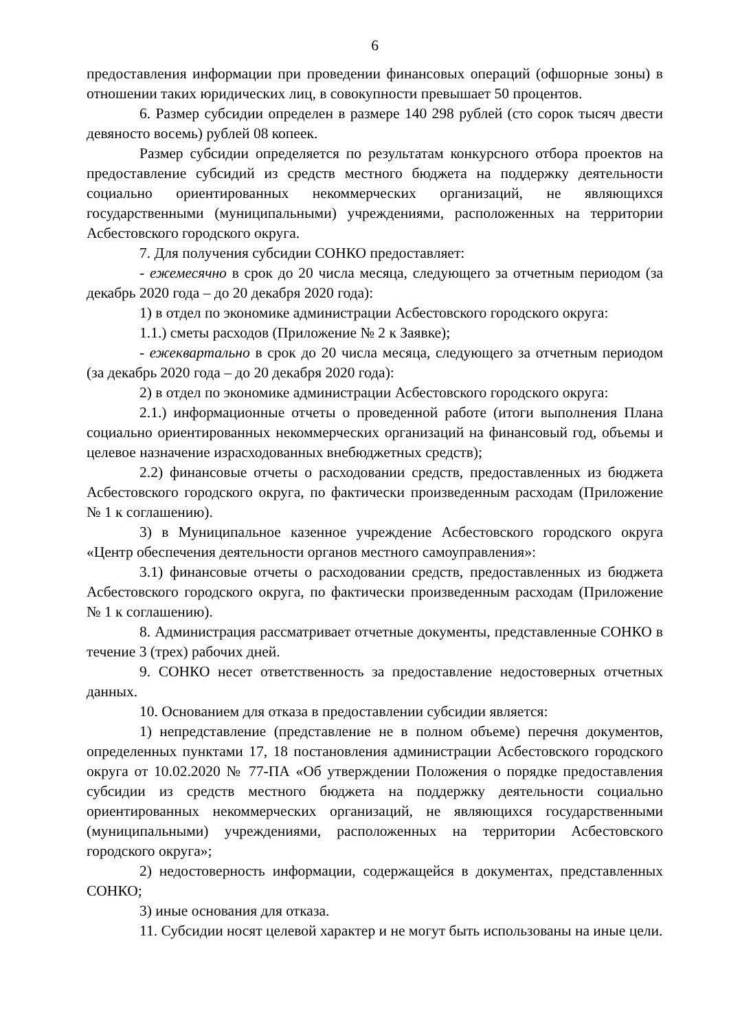6
предоставления информации при проведении финансовых операций (офшорные зоны) в отношении таких юридических лиц, в совокупности превышает 50 процентов.
6. Размер субсидии определен в размере 140 298 рублей (сто сорок тысяч двести девяносто восемь) рублей 08 копеек.
Размер субсидии определяется по результатам конкурсного отбора проектов на предоставление субсидий из средств местного бюджета на поддержку деятельности социально ориентированных некоммерческих организаций, не являющихся государственными (муниципальными) учреждениями, расположенных на территории Асбестовского городского округа.
7. Для получения субсидии СОНКО предоставляет:
- ежемесячно в срок до 20 числа месяца, следующего за отчетным периодом (за декабрь 2020 года – до 20 декабря 2020 года):
1) в отдел по экономике администрации Асбестовского городского округа:
1.1.) сметы расходов (Приложение № 2 к Заявке);
- ежеквартально в срок до 20 числа месяца, следующего за отчетным периодом (за декабрь 2020 года – до 20 декабря 2020 года):
2) в отдел по экономике администрации Асбестовского городского округа:
2.1.) информационные отчеты о проведенной работе (итоги выполнения Плана социально ориентированных некоммерческих организаций на финансовый год, объемы и целевое назначение израсходованных внебюджетных средств);
2.2) финансовые отчеты о расходовании средств, предоставленных из бюджета Асбестовского городского округа, по фактически произведенным расходам (Приложение № 1 к соглашению).
3) в Муниципальное казенное учреждение Асбестовского городского округа «Центр обеспечения деятельности органов местного самоуправления»:
3.1) финансовые отчеты о расходовании средств, предоставленных из бюджета Асбестовского городского округа, по фактически произведенным расходам (Приложение № 1 к соглашению).
8. Администрация рассматривает отчетные документы, представленные СОНКО в течение 3 (трех) рабочих дней.
9. СОНКО несет ответственность за предоставление недостоверных отчетных данных.
10. Основанием для отказа в предоставлении субсидии является:
1) непредставление (представление не в полном объеме) перечня документов, определенных пунктами 17, 18 постановления администрации Асбестовского городского округа от 10.02.2020 № 77-ПА «Об утверждении Положения о порядке предоставления субсидии из средств местного бюджета на поддержку деятельности социально ориентированных некоммерческих организаций, не являющихся государственными (муниципальными) учреждениями, расположенных на территории Асбестовского городского округа»;
2) недостоверность информации, содержащейся в документах, представленных СОНКО;
3) иные основания для отказа.
11. Субсидии носят целевой характер и не могут быть использованы на иные цели.